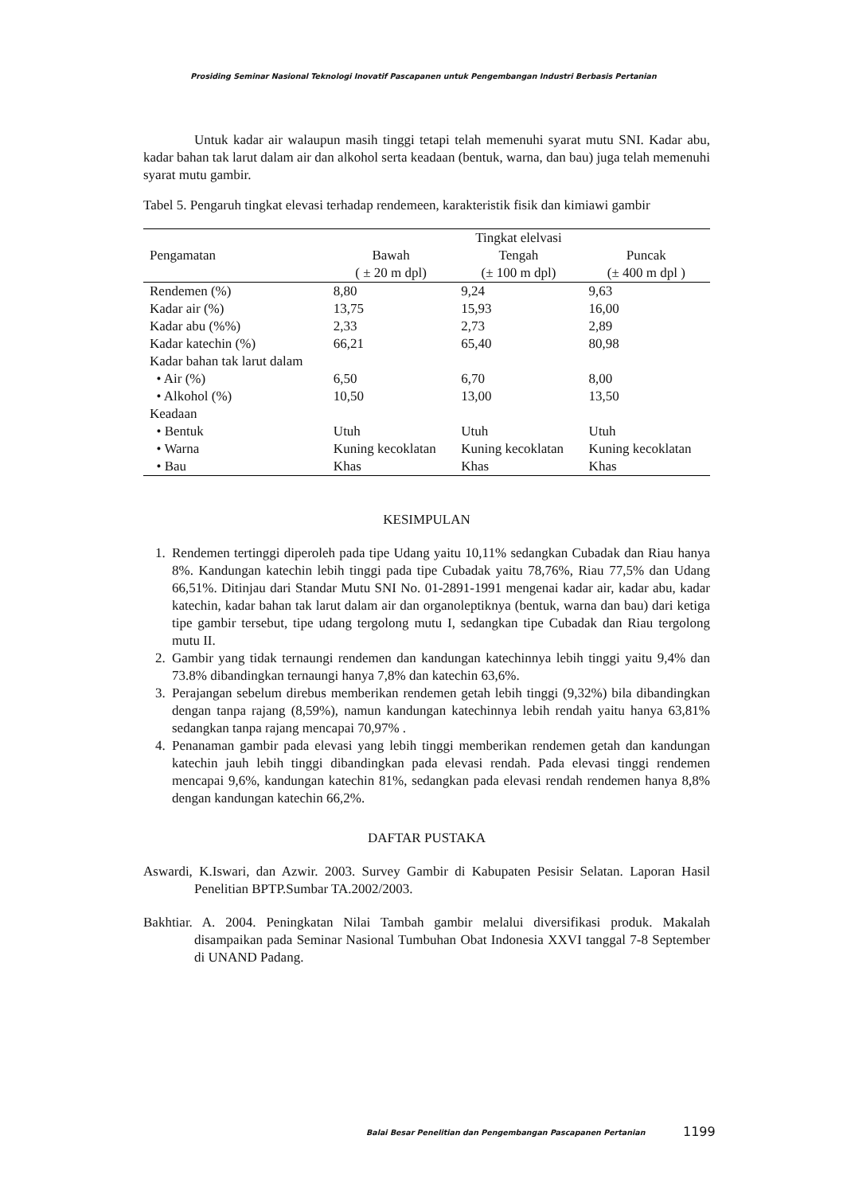Prosiding Seminar Nasional Teknologi Inovatif Pascapanen untuk Pengembangan Industri Berbasis Pertanian
Untuk kadar air walaupun masih tinggi tetapi telah memenuhi syarat mutu SNI. Kadar abu, kadar bahan tak larut dalam air dan alkohol serta keadaan (bentuk, warna, dan bau) juga telah memenuhi syarat mutu gambir.
Tabel 5. Pengaruh tingkat elevasi terhadap rendemeen, karakteristik fisik dan kimiawi gambir
| | | Tingkat elelvasi | |
| --- | --- | --- | --- |
| Pengamatan | Bawah | Tengah | Puncak |
| | ( ± 20 m dpl) | (± 100 m dpl) | (± 400 m dpl ) |
| Rendemen (%) | 8,80 | 9,24 | 9,63 |
| Kadar air (%) | 13,75 | 15,93 | 16,00 |
| Kadar abu (%%) | 2,33 | 2,73 | 2,89 |
| Kadar katechin (%) | 66,21 | 65,40 | 80,98 |
| Kadar bahan tak larut dalam | | | |
| • Air (%) | 6,50 | 6,70 | 8,00 |
| • Alkohol (%) | 10,50 | 13,00 | 13,50 |
| Keadaan | | | |
| • Bentuk | Utuh | Utuh | Utuh |
| • Warna | Kuning kecoklatan | Kuning kecoklatan | Kuning kecoklatan |
| • Bau | Khas | Khas | Khas |
KESIMPULAN
1. Rendemen tertinggi diperoleh pada tipe Udang yaitu 10,11% sedangkan Cubadak dan Riau hanya 8%. Kandungan katechin lebih tinggi pada tipe Cubadak yaitu 78,76%, Riau 77,5% dan Udang 66,51%. Ditinjau dari Standar Mutu SNI No. 01-2891-1991 mengenai kadar air, kadar abu, kadar katechin, kadar bahan tak larut dalam air dan organoleptiknya (bentuk, warna dan bau) dari ketiga tipe gambir tersebut, tipe udang tergolong mutu I, sedangkan tipe Cubadak dan Riau tergolong mutu II.
2. Gambir yang tidak ternaungi rendemen dan kandungan katechinnya lebih tinggi yaitu 9,4% dan 73.8% dibandingkan ternaungi hanya 7,8% dan katechin 63,6%.
3. Perajangan sebelum direbus memberikan rendemen getah lebih tinggi (9,32%) bila dibandingkan dengan tanpa rajang (8,59%), namun kandungan katechinnya lebih rendah yaitu hanya 63,81% sedangkan tanpa rajang mencapai 70,97% .
4. Penanaman gambir pada elevasi yang lebih tinggi memberikan rendemen getah dan kandungan katechin jauh lebih tinggi dibandingkan pada elevasi rendah. Pada elevasi tinggi rendemen mencapai 9,6%, kandungan katechin 81%, sedangkan pada elevasi rendah rendemen hanya 8,8% dengan kandungan katechin 66,2%.
DAFTAR PUSTAKA
Aswardi, K.Iswari, dan Azwir. 2003. Survey Gambir di Kabupaten Pesisir Selatan. Laporan Hasil Penelitian BPTP.Sumbar TA.2002/2003.
Bakhtiar. A. 2004. Peningkatan Nilai Tambah gambir melalui diversifikasi produk. Makalah disampaikan pada Seminar Nasional Tumbuhan Obat Indonesia XXVI tanggal 7-8 September di UNAND Padang.
Balai Besar Penelitian dan Pengembangan Pascapanen Pertanian
1199